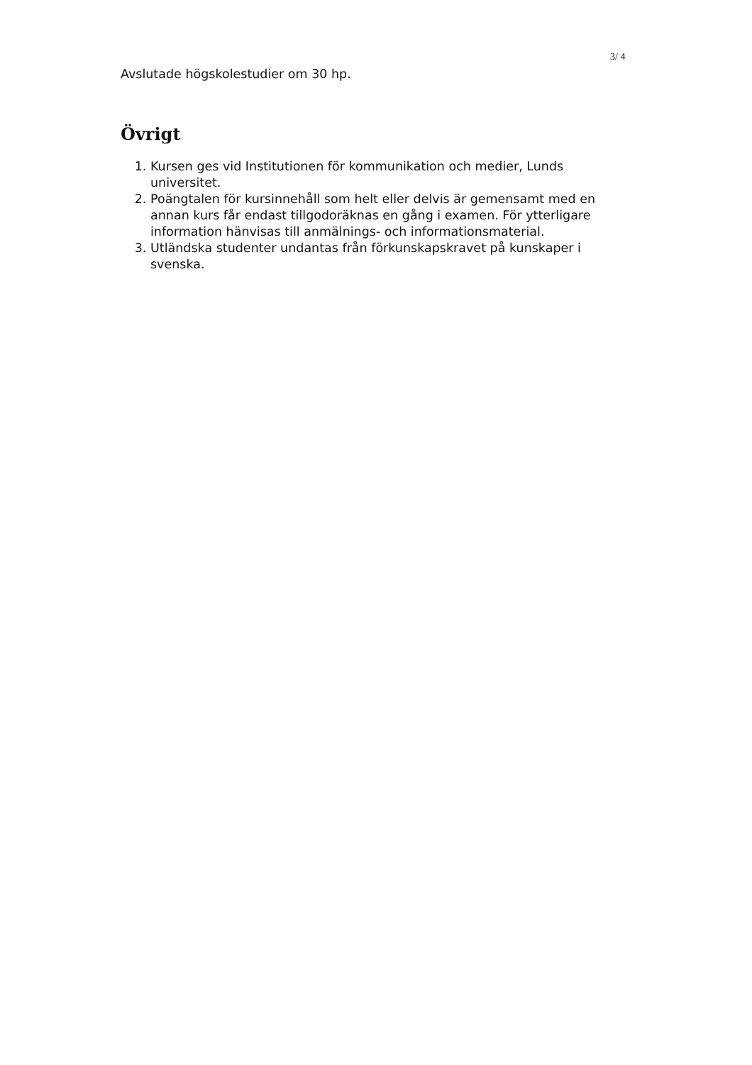3/ 4
Avslutade högskolestudier om 30 hp.
Övrigt
1. Kursen ges vid Institutionen för kommunikation och medier, Lunds universitet.
2. Poängtalen för kursinnehåll som helt eller delvis är gemensamt med en annan kurs får endast tillgodoräknas en gång i examen. För ytterligare information hänvisas till anmälnings- och informationsmaterial.
3. Utländska studenter undantas från förkunskapskravet på kunskaper i svenska.